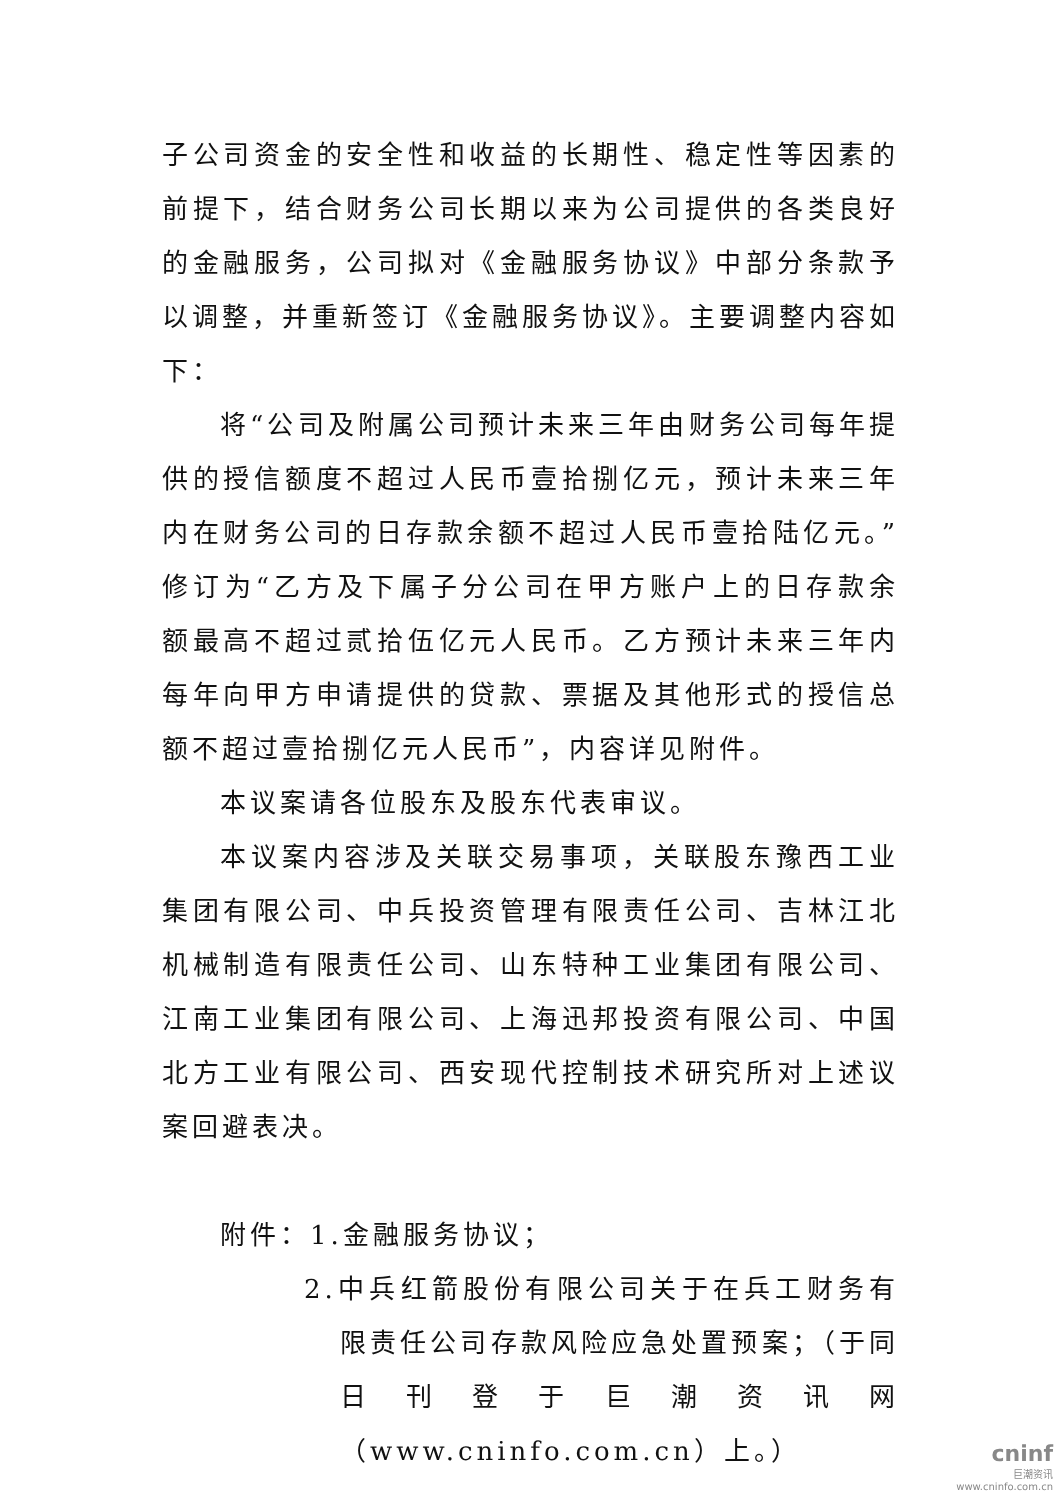子公司资金的安全性和收益的长期性、稳定性等因素的前提下，结合财务公司长期以来为公司提供的各类良好的金融服务，公司拟对《金融服务协议》中部分条款予以调整，并重新签订《金融服务协议》。主要调整内容如下：
将“公司及附属公司预计未来三年由财务公司每年提供的授信额度不超过人民币壹拾捌亿元，预计未来三年内在财务公司的日存款余额不超过人民币壹拾陆亿元。”修订为“乙方及下属子分公司在甲方账户上的日存款余额最高不超过贰拾伍亿元人民币。乙方预计未来三年内每年向甲方申请提供的贷款、票据及其他形式的授信总额不超过壹拾捌亿元人民币”，内容详见附件。
本议案请各位股东及股东代表审议。
本议案内容涉及关联交易事项，关联股东豫西工业集团有限公司、中兵投资管理有限责任公司、吉林江北机械制造有限责任公司、山东特种工业集团有限公司、江南工业集团有限公司、上海迅邦投资有限公司、中国北方工业有限公司、西安现代控制技术研究所对上述议案回避表决。
附件：1.金融服务协议；
2.中兵红箭股份有限公司关于在兵工财务有限责任公司存款风险应急处置预案；（于同日刊登于巨潮资讯网（www.cninfo.com.cn）上。）
cninf
巨潮资讯
www.cninfo.com.cn